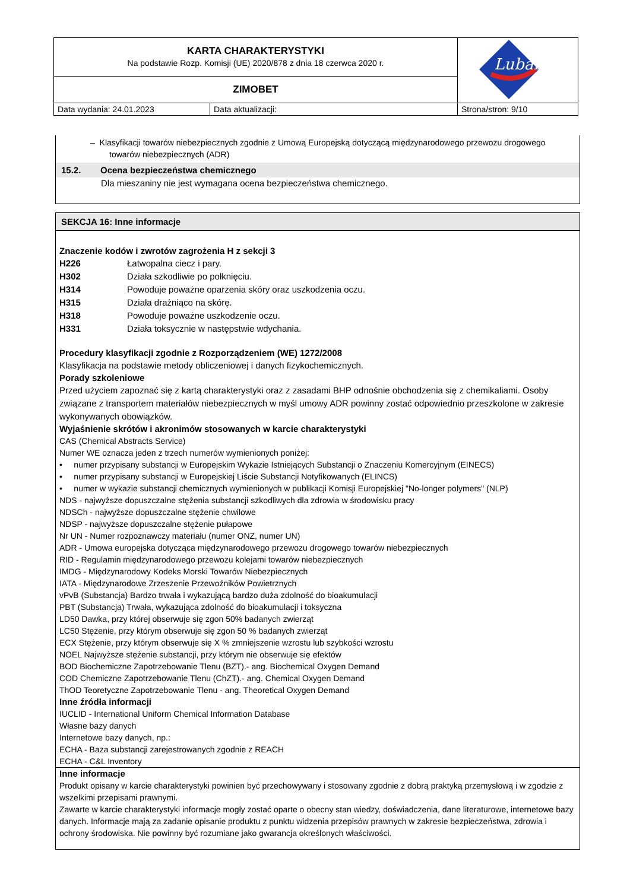| KARTA CHARAKTERYSTYKI Na podstawie Rozp. Komisji (UE) 2020/878 z dnia 18 czerwca 2020 r. | | Lubanta |
| ZIMOBET | | |
| Data wydania: 24.01.2023 | Data aktualizacji: | Strona/stron: 9/10 |
– Klasyfikacji towarów niebezpiecznych zgodnie z Umową Europejską dotyczącą międzynarodowego przewozu drogowego towarów niebezpiecznych (ADR)
15.2. Ocena bezpieczeństwa chemicznego
Dla mieszaniny nie jest wymagana ocena bezpieczeństwa chemicznego.
SEKCJA 16: Inne informacje
Znaczenie kodów i zwrotów zagrożenia H z sekcji 3
H226 Łatwopalna ciecz i pary.
H302 Działa szkodliwie po połknięciu.
H314 Powoduje poważne oparzenia skóry oraz uszkodzenia oczu.
H315 Działa drażniąco na skórę.
H318 Powoduje poważne uszkodzenie oczu.
H331 Działa toksycznie w następstwie wdychania.
Procedury klasyfikacji zgodnie z Rozporządzeniem (WE) 1272/2008
Klasyfikacja na podstawie metody obliczeniowej i danych fizykochemicznych.
Porady szkoleniowe
Przed użyciem zapoznać się z kartą charakterystyki oraz z zasadami BHP odnośnie obchodzenia się z chemikaliami. Osoby związane z transportem materiałów niebezpiecznych w myśl umowy ADR powinny zostać odpowiednio przeszkolone w zakresie wykonywanych obowiązków.
Wyjaśnienie skrótów i akronimów stosowanych w karcie charakterystyki
CAS (Chemical Abstracts Service)
Numer WE oznacza jeden z trzech numerów wymienionych poniżej:
• numer przypisany substancji w Europejskim Wykazie Istniejących Substancji o Znaczeniu Komercyjnym (EINECS)
• numer przypisany substancji w Europejskiej Liście Substancji Notyfikowanych (ELINCS)
• numer w wykazie substancji chemicznych wymienionych w publikacji Komisji Europejskiej "No-longer polymers" (NLP)
NDS - najwyższe dopuszczalne stężenia substancji szkodliwych dla zdrowia w środowisku pracy
NDSCh - najwyższe dopuszczalne stężenie chwilowe
NDSP - najwyższe dopuszczalne stężenie pułapowe
Nr UN - Numer rozpoznawczy materiału (numer ONZ, numer UN)
ADR - Umowa europejska dotycząca międzynarodowego przewozu drogowego towarów niebezpiecznych
RID - Regulamin międzynarodowego przewozu kolejami towarów niebezpiecznych
IMDG - Międzynarodowy Kodeks Morski Towarów Niebezpiecznych
IATA - Międzynarodowe Zrzeszenie Przewoźników Powietrznych
vPvB (Substancja) Bardzo trwała i wykazującą bardzo duża zdolność do bioakumulacji
PBT (Substancja) Trwała, wykazująca zdolność do bioakumulacji i toksyczna
LD50 Dawka, przy której obserwuje się zgon 50% badanych zwierząt
LC50 Stężenie, przy którym obserwuje się zgon 50 % badanych zwierząt
ECX Stężenie, przy którym obserwuje się X % zmniejszenie wzrostu lub szybkości wzrostu
NOEL Najwyższe stężenie substancji, przy którym nie obserwuje się efektów
BOD Biochemiczne Zapotrzebowanie Tlenu (BZT).- ang. Biochemical Oxygen Demand
COD Chemiczne Zapotrzebowanie Tlenu (ChZT).- ang. Chemical Oxygen Demand
ThOD Teoretyczne Zapotrzebowanie Tlenu - ang. Theoretical Oxygen Demand
Inne źródła informacji
IUCLID - International Uniform Chemical Information Database
Własne bazy danych
Internetowe bazy danych, np.:
ECHA - Baza substancji zarejestrowanych zgodnie z REACH
ECHA - C&L Inventory
Inne informacje
Produkt opisany w karcie charakterystyki powinien być przechowywany i stosowany zgodnie z dobrą praktyką przemysłową i w zgodzie z wszelkimi przepisami prawnymi.
Zawarte w karcie charakterystyki informacje mogły zostać oparte o obecny stan wiedzy, doświadczenia, dane literaturowe, internetowe bazy danych. Informacje mają za zadanie opisanie produktu z punktu widzenia przepisów prawnych w zakresie bezpieczeństwa, zdrowia i ochrony środowiska. Nie powinny być rozumiane jako gwarancja określonych właściwości.